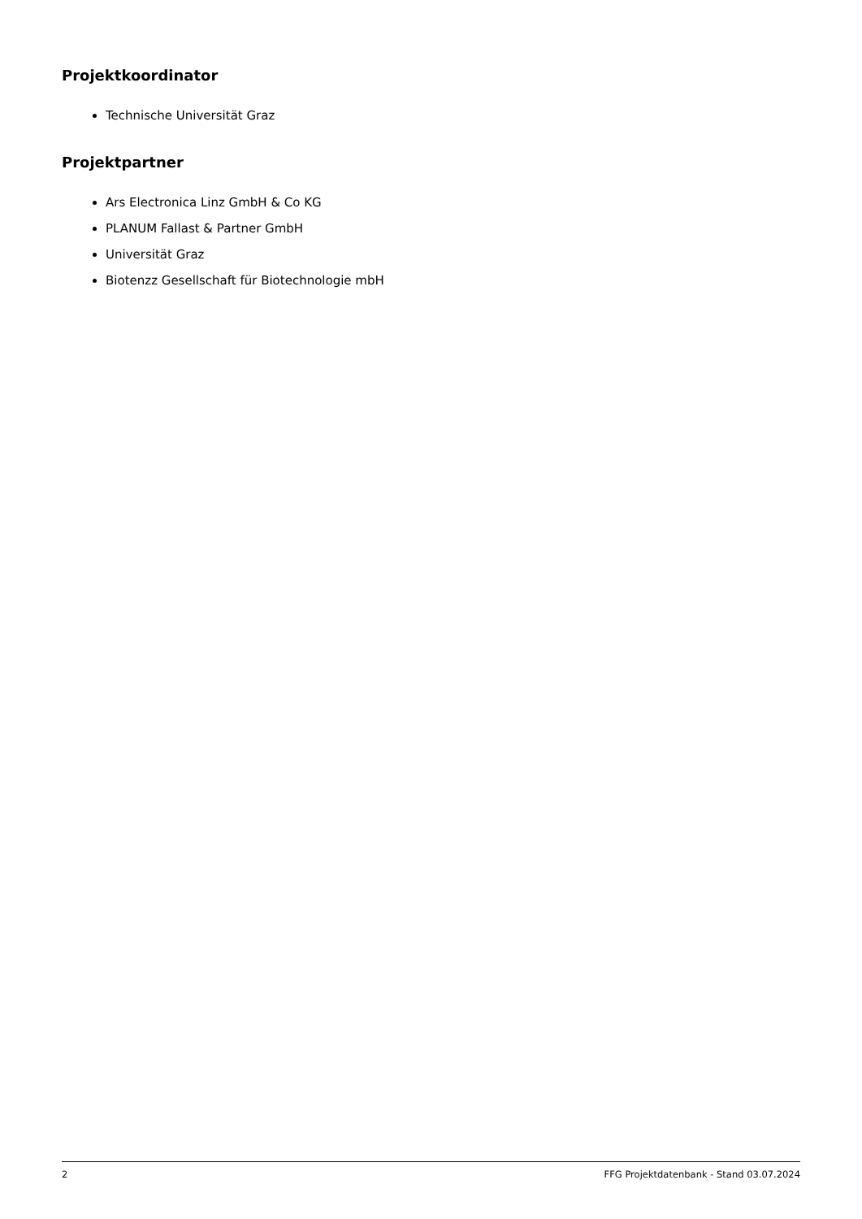Projektkoordinator
Technische Universität Graz
Projektpartner
Ars Electronica Linz GmbH & Co KG
PLANUM Fallast & Partner GmbH
Universität Graz
Biotenzz Gesellschaft für Biotechnologie mbH
2 FFG Projektdatenbank - Stand 03.07.2024